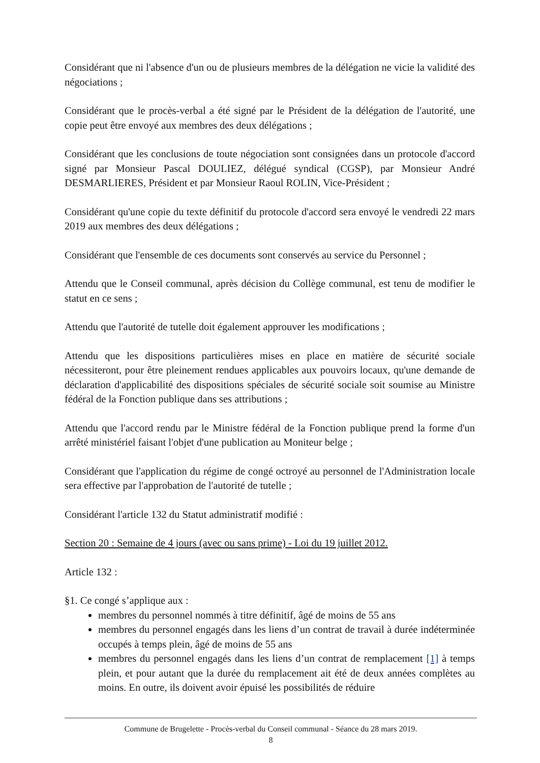Considérant que ni l'absence d'un ou de plusieurs membres de la délégation ne vicie la validité des négociations ;
Considérant que le procès-verbal a été signé par le Président de la délégation de l'autorité, une copie peut être envoyé aux membres des deux délégations ;
Considérant que les conclusions de toute négociation sont consignées dans un protocole d'accord signé par Monsieur Pascal DOULIEZ, délégué syndical (CGSP), par Monsieur André DESMARLIERES, Président et par Monsieur Raoul ROLIN, Vice-Président ;
Considérant qu'une copie du texte définitif du protocole d'accord sera envoyé le vendredi 22 mars 2019 aux membres des deux délégations ;
Considérant que l'ensemble de ces documents sont conservés au service du Personnel ;
Attendu que le Conseil communal, après décision du Collège communal, est tenu de modifier le statut en ce sens ;
Attendu que l'autorité de tutelle doit également approuver les modifications ;
Attendu que les dispositions particulières mises en place en matière de sécurité sociale nécessiteront, pour être pleinement rendues applicables aux pouvoirs locaux, qu'une demande de déclaration d'applicabilité des dispositions spéciales de sécurité sociale soit soumise au Ministre fédéral de la Fonction publique dans ses attributions ;
Attendu que l'accord rendu par le Ministre fédéral de la Fonction publique prend la forme d'un arrêté ministériel faisant l'objet d'une publication au Moniteur belge ;
Considérant que l'application du régime de congé octroyé au personnel de l'Administration locale sera effective par l'approbation de l'autorité de tutelle ;
Considérant l'article 132 du Statut administratif modifié :
Section 20 : Semaine de 4 jours (avec ou sans prime) - Loi du 19 juillet 2012.
Article 132 :
§1. Ce congé s’applique aux :
membres du personnel nommés à titre définitif, âgé de moins de 55 ans
membres du personnel engagés dans les liens d’un contrat de travail à durée indéterminée occupés à temps plein, âgé de moins de 55 ans
membres du personnel engagés dans les liens d’un contrat de remplacement [1] à temps plein, et pour autant que la durée du remplacement ait été de deux années complètes au moins. En outre, ils doivent avoir épuisé les possibilités de réduire
Commune de Brugelette - Procès-verbal du Conseil communal - Séance du 28 mars 2019.
8